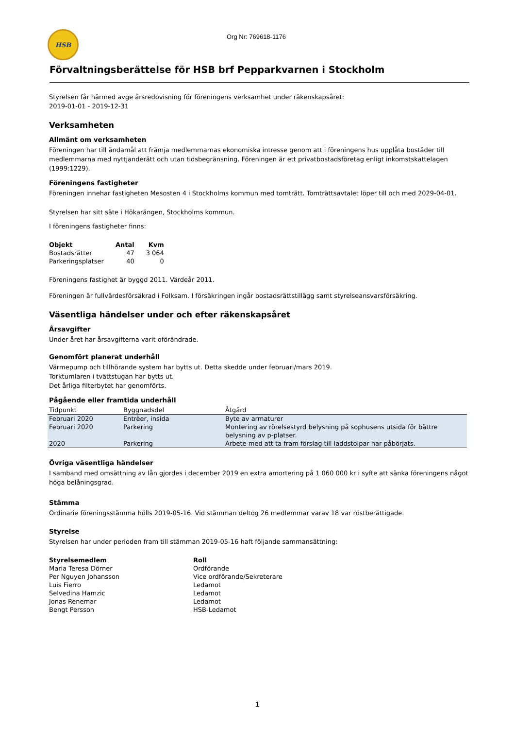HSB
Org Nr: 769618-1176
Förvaltningsberättelse för HSB brf Pepparkvarnen i Stockholm
Styrelsen får härmed avge årsredovisning för föreningens verksamhet under räkenskapsåret:
2019-01-01 - 2019-12-31
Verksamheten
Allmänt om verksamheten
Föreningen har till ändamål att främja medlemmarnas ekonomiska intresse genom att i föreningens hus upplåta bostäder till medlemmarna med nyttjanderätt och utan tidsbegränsning. Föreningen är ett privatbostadsföretag enligt inkomstskattelagen (1999:1229).
Föreningens fastigheter
Föreningen innehar fastigheten Mesosten 4 i Stockholms kommun med tomträtt. Tomträttsavtalet löper till och med 2029-04-01.
Styrelsen har sitt säte i Hökarängen, Stockholms kommun.
I föreningens fastigheter finns:
| Objekt | Antal | Kvm |
| --- | --- | --- |
| Bostadsrätter | 47 | 3 064 |
| Parkeringsplatser | 40 | 0 |
Föreningens fastighet är byggd 2011. Värdeår 2011.
Föreningen är fullvärdesförsäkrad i Folksam. I försäkringen ingår bostadsrättstillägg samt styrelseansvarsförsäkring.
Väsentliga händelser under och efter räkenskapsåret
Årsavgifter
Under året har årsavgifterna varit oförändrade.
Genomfört planerat underhåll
Värmepump och tillhörande system har bytts ut. Detta skedde under februari/mars 2019.
Torktumlaren i tvättstugan har bytts ut.
Det årliga filterbytet har genomförts.
Pågående eller framtida underhåll
| Tidpunkt | Byggnadsdel | Åtgärd |
| --- | --- | --- |
| Februari 2020 | Entrèer, insida | Byte av armaturer |
| Februari 2020 | Parkering | Montering av rörelsestyrd belysning på sophusens utsida för bättre belysning av p-platser. |
| 2020 | Parkering | Arbete med att ta fram förslag till laddstolpar har påbörjats. |
Övriga väsentliga händelser
I samband med omsättning av lån gjordes i december 2019 en extra amortering på 1 060 000 kr i syfte att sänka föreningens något höga belåningsgrad.
Stämma
Ordinarie föreningsstämma hölls 2019-05-16. Vid stämman deltog 26 medlemmar varav 18 var röstberättigade.
Styrelse
Styrelsen har under perioden fram till stämman 2019-05-16 haft följande sammansättning:
| Styrelsemedlem | Roll |
| --- | --- |
| Maria Teresa Dörner | Ordförande |
| Per Nguyen Johansson | Vice ordförande/Sekreterare |
| Luis Fierro | Ledamot |
| Selvedina Hamzic | Ledamot |
| Jonas Renemar | Ledamot |
| Bengt Persson | HSB-Ledamot |
1